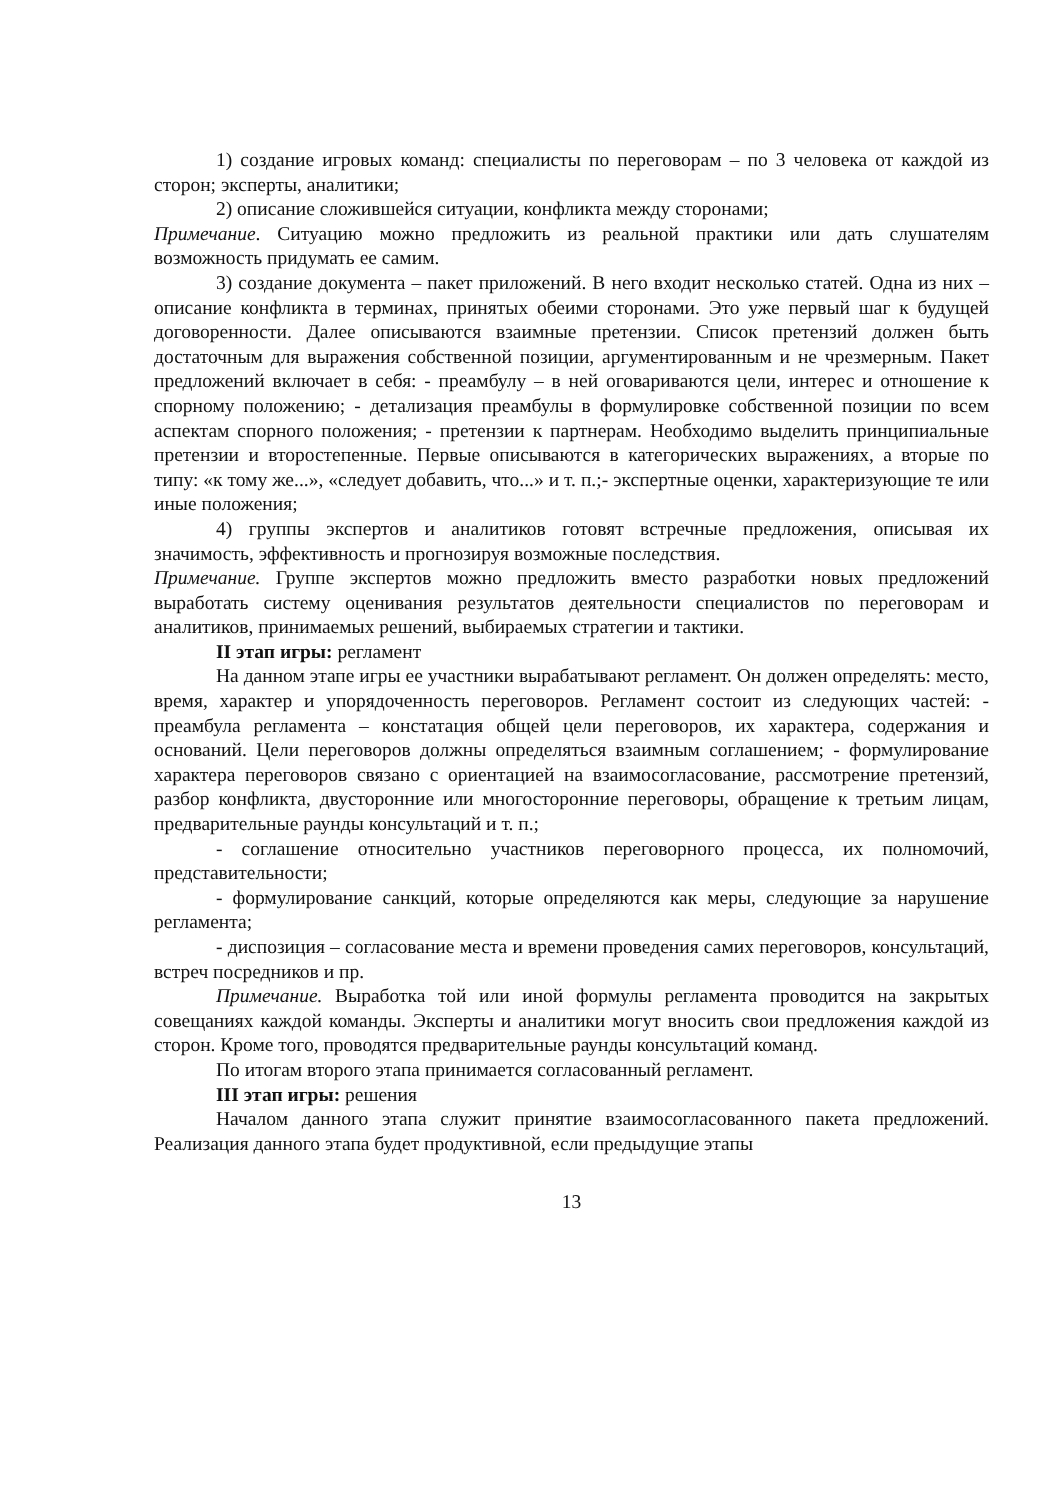1) создание игровых команд: специалисты по переговорам – по 3 человека от каждой из сторон; эксперты, аналитики;
2) описание сложившейся ситуации, конфликта между сторонами;
Примечание. Ситуацию можно предложить из реальной практики или дать слушателям возможность придумать ее самим.
3) создание документа – пакет приложений. В него входит несколько статей. Одна из них – описание конфликта в терминах, принятых обеими сторонами. Это уже первый шаг к будущей договоренности. Далее описываются взаимные претензии. Список претензий должен быть достаточным для выражения собственной позиции, аргументированным и не чрезмерным. Пакет предложений включает в себя: - преамбулу – в ней оговариваются цели, интерес и отношение к спорному положению; - детализация преамбулы в формулировке собственной позиции по всем аспектам спорного положения; - претензии к партнерам. Необходимо выделить принципиальные претензии и второстепенные. Первые описываются в категорических выражениях, а вторые по типу: «к тому же...», «следует добавить, что...» и т. п.;- экспертные оценки, характеризующие те или иные положения;
4) группы экспертов и аналитиков готовят встречные предложения, описывая их значимость, эффективность и прогнозируя возможные последствия.
Примечание. Группе экспертов можно предложить вместо разработки новых предложений выработать систему оценивания результатов деятельности специалистов по переговорам и аналитиков, принимаемых решений, выбираемых стратегии и тактики.
II этап игры: регламент
На данном этапе игры ее участники вырабатывают регламент. Он должен определять: место, время, характер и упорядоченность переговоров. Регламент состоит из следующих частей: - преамбула регламента – констатация общей цели переговоров, их характера, содержания и оснований. Цели переговоров должны определяться взаимным соглашением; - формулирование характера переговоров связано с ориентацией на взаимосогласование, рассмотрение претензий, разбор конфликта, двусторонние или многосторонние переговоры, обращение к третьим лицам, предварительные раунды консультаций и т. п.;
- соглашение относительно участников переговорного процесса, их полномочий, представительности;
- формулирование санкций, которые определяются как меры, следующие за нарушение регламента;
- диспозиция – согласование места и времени проведения самих переговоров, консультаций, встреч посредников и пр.
Примечание. Выработка той или иной формулы регламента проводится на закрытых совещаниях каждой команды. Эксперты и аналитики могут вносить свои предложения каждой из сторон. Кроме того, проводятся предварительные раунды консультаций команд.
По итогам второго этапа принимается согласованный регламент.
III этап игры: решения
Началом данного этапа служит принятие взаимосогласованного пакета предложений. Реализация данного этапа будет продуктивной, если предыдущие этапы
13